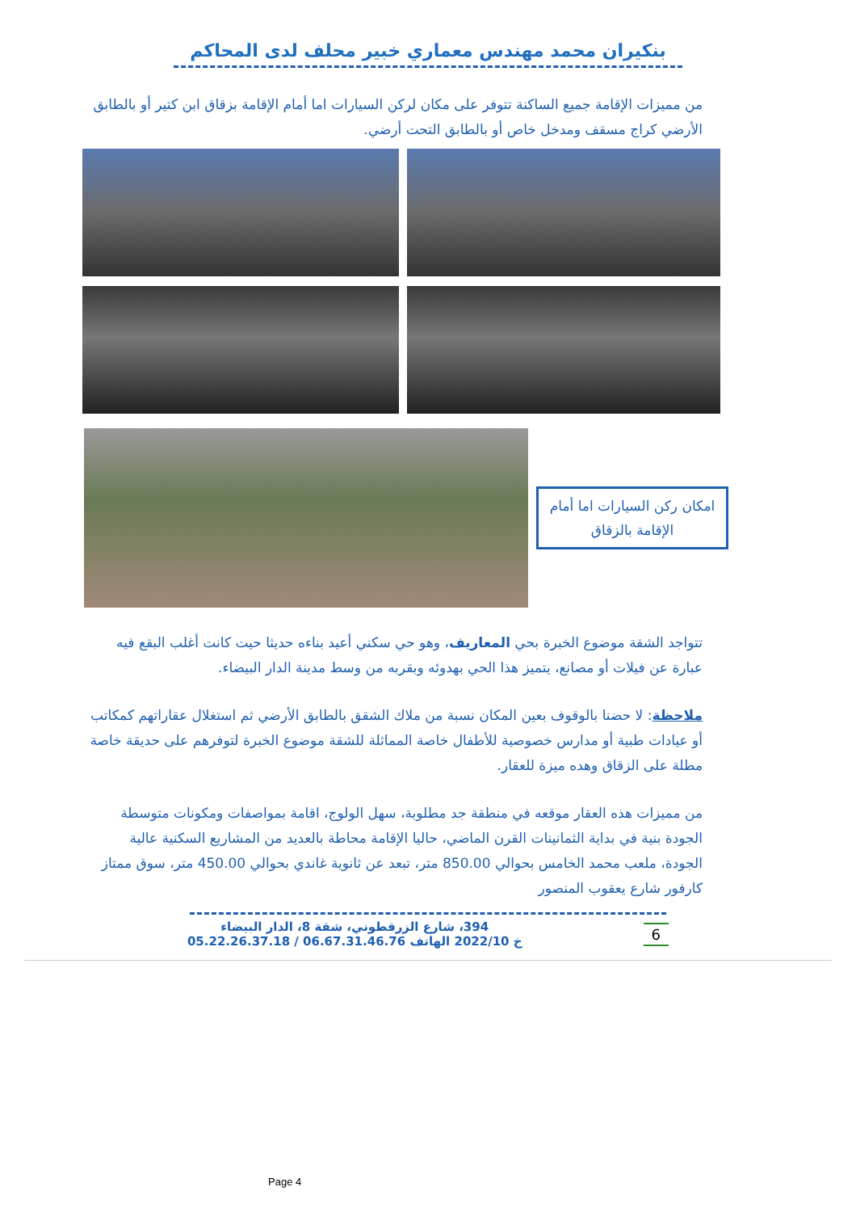بنكيران محمد مهندس معماري خبير محلف لدى المحاكم
من مميزات الإقامة جميع الساكنة تتوفر على مكان لركن السيارات اما أمام الإقامة بزقاق ابن كتير أو بالطابق الأرضي كراج مسقف ومدخل خاص أو بالطابق التحت أرضي.
امكان ركن السيارات اما أمام الإقامة بالزقاق
تتواجد الشقة موضوع الخبرة بحي المعاريف، وهو حي سكني أعيد بناءه حديثا حيت كانت أغلب البقع فيه عبارة عن فيلات أو مصانع، يتميز هذا الحي بهدوئه وبقربه من وسط مدينة الدار البيضاء.
ملاحظة: لا حضنا بالوقوف بعين المكان نسبة من ملاك الشقق بالطابق الأرضي ثم استغلال عقاراتهم كمكاتب أو عيادات طبية أو مدارس خصوصية للأطفال خاصة المماثلة للشقة موضوع الخبرة لتوفرهم على حديقة خاصة مطلة على الزقاق وهده ميزة للعقار.
من مميزات هذه العقار موقعه في منطقة جد مطلوبة، سهل الولوج، اقامة بمواصفات ومكونات متوسطة الجودة بنية في بداية الثمانينات القرن الماضي، حاليا الإقامة محاطة بالعديد من المشاريع السكنية عالية الجودة، ملعب محمد الخامس بحوالي 850.00 متر، تبعد عن ثانوية غاندي بحوالي 450.00 متر، سوق ممتاز كارفور شارع يعقوب المنصور
394، شارع الزرقطوني، شقة 8، الدار البيضاء
خ 2022/10 الهاتف 06.67.31.46.76 / 05.22.26.37.18
6
Page 4